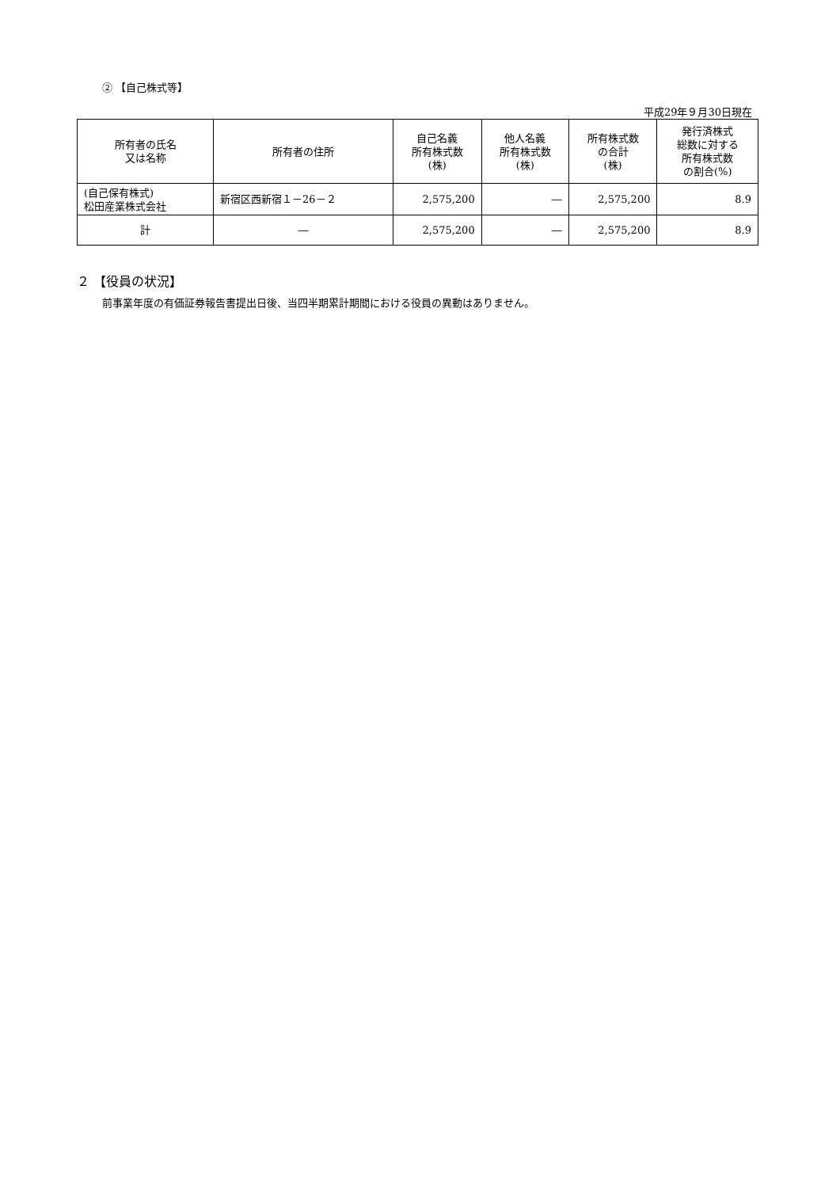② 【自己株式等】
平成29年９月30日現在
| 所有者の氏名 又は名称 | 所有者の住所 | 自己名義 所有株式数 (株) | 他人名義 所有株式数 (株) | 所有株式数 の合計 (株) | 発行済株式 総数に対する 所有株式数 の割合(%) |
| --- | --- | --- | --- | --- | --- |
| (自己保有株式) 松田産業株式会社 | 新宿区西新宿１－26－２ | 2,575,200 | ― | 2,575,200 | 8.9 |
| 計 | ― | 2,575,200 | ― | 2,575,200 | 8.9 |
２ 【役員の状況】
前事業年度の有価証券報告書提出日後、当四半期累計期間における役員の異動はありません。